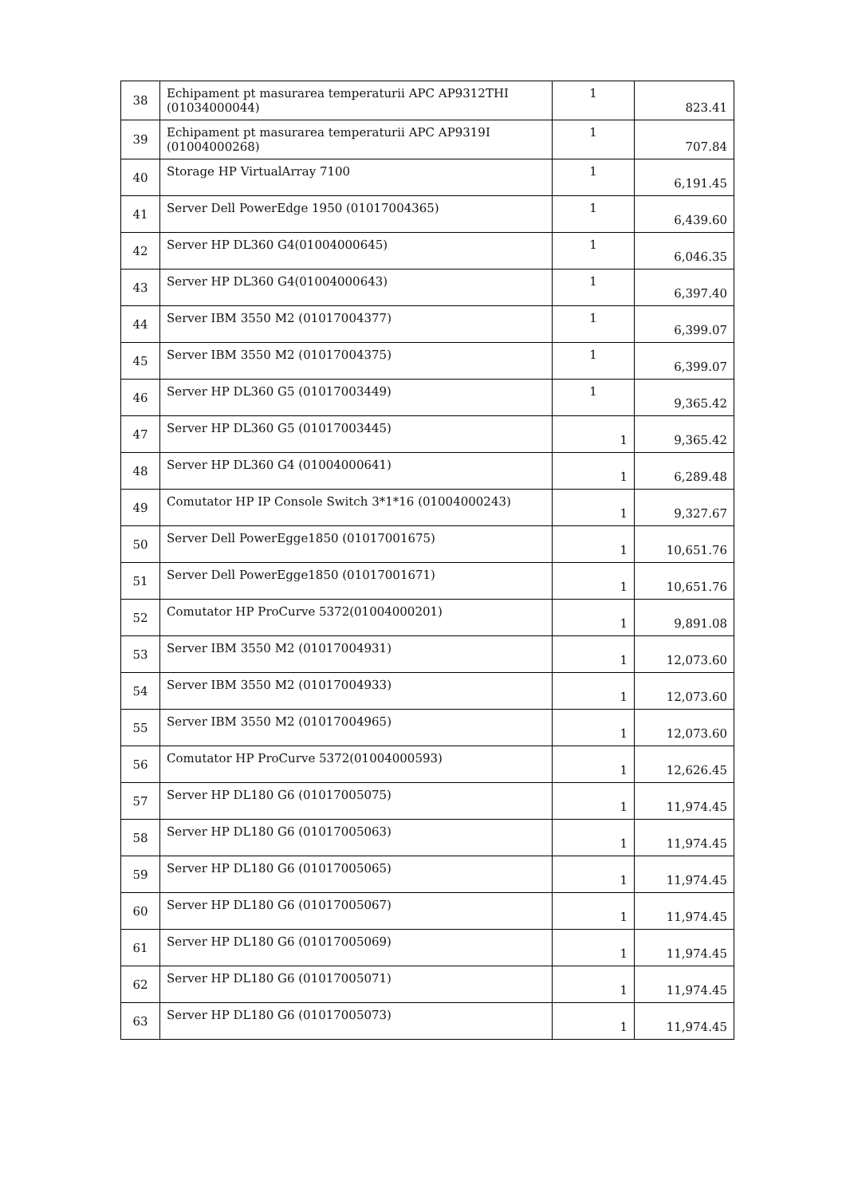| 38 | Echipament pt masurarea temperaturii APC AP9312THI (01034000044) | 1 | 823.41 |
| 39 | Echipament pt masurarea temperaturii APC AP9319I (01004000268) | 1 | 707.84 |
| 40 | Storage HP VirtualArray 7100 | 1 | 6,191.45 |
| 41 | Server Dell PowerEdge 1950 (01017004365) | 1 | 6,439.60 |
| 42 | Server HP DL360 G4(01004000645) | 1 | 6,046.35 |
| 43 | Server HP DL360 G4(01004000643) | 1 | 6,397.40 |
| 44 | Server IBM 3550 M2 (01017004377) | 1 | 6,399.07 |
| 45 | Server IBM 3550 M2 (01017004375) | 1 | 6,399.07 |
| 46 | Server HP DL360 G5 (01017003449) | 1 | 9,365.42 |
| 47 | Server HP DL360 G5 (01017003445) | 1 | 9,365.42 |
| 48 | Server HP DL360 G4 (01004000641) | 1 | 6,289.48 |
| 49 | Comutator HP IP Console Switch 3*1*16 (01004000243) | 1 | 9,327.67 |
| 50 | Server Dell PowerEgge1850 (01017001675) | 1 | 10,651.76 |
| 51 | Server Dell PowerEgge1850 (01017001671) | 1 | 10,651.76 |
| 52 | Comutator HP ProCurve 5372(01004000201) | 1 | 9,891.08 |
| 53 | Server IBM 3550 M2 (01017004931) | 1 | 12,073.60 |
| 54 | Server IBM 3550 M2 (01017004933) | 1 | 12,073.60 |
| 55 | Server IBM 3550 M2 (01017004965) | 1 | 12,073.60 |
| 56 | Comutator HP ProCurve 5372(01004000593) | 1 | 12,626.45 |
| 57 | Server HP DL180 G6 (01017005075) | 1 | 11,974.45 |
| 58 | Server HP DL180 G6 (01017005063) | 1 | 11,974.45 |
| 59 | Server HP DL180 G6 (01017005065) | 1 | 11,974.45 |
| 60 | Server HP DL180 G6 (01017005067) | 1 | 11,974.45 |
| 61 | Server HP DL180 G6 (01017005069) | 1 | 11,974.45 |
| 62 | Server HP DL180 G6 (01017005071) | 1 | 11,974.45 |
| 63 | Server HP DL180 G6 (01017005073) | 1 | 11,974.45 |